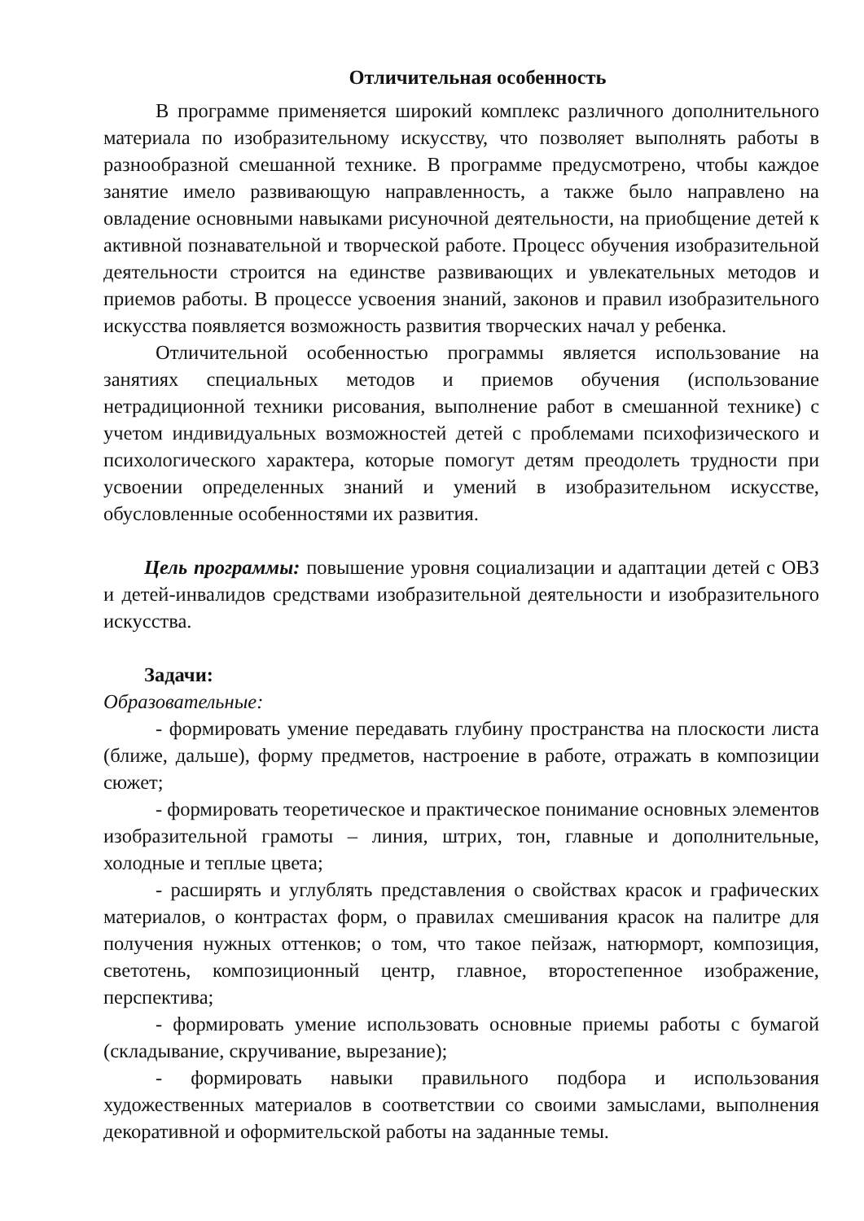Отличительная особенность
В программе применяется широкий комплекс различного дополнительного материала по изобразительному искусству, что позволяет выполнять работы в разнообразной смешанной технике. В программе предусмотрено, чтобы каждое занятие имело развивающую направленность, а также было направлено на овладение основными навыками рисуночной деятельности, на приобщение детей к активной познавательной и творческой работе. Процесс обучения изобразительной деятельности строится на единстве развивающих и увлекательных методов и приемов работы. В процессе усвоения знаний, законов и правил изобразительного искусства появляется возможность развития творческих начал у ребенка.
Отличительной особенностью программы является использование на занятиях специальных методов и приемов обучения (использование нетрадиционной техники рисования, выполнение работ в смешанной технике) с учетом индивидуальных возможностей детей с проблемами психофизического и психологического характера, которые помогут детям преодолеть трудности при усвоении определенных знаний и умений в изобразительном искусстве, обусловленные особенностями их развития.
Цель программы: повышение уровня социализации и адаптации детей с ОВЗ и детей-инвалидов средствами изобразительной деятельности и изобразительного искусства.
Задачи:
Образовательные:
- формировать умение передавать глубину пространства на плоскости листа (ближе, дальше), форму предметов, настроение в работе, отражать в композиции сюжет;
- формировать теоретическое и практическое понимание основных элементов изобразительной грамоты – линия, штрих, тон, главные и дополнительные, холодные и теплые цвета;
- расширять и углублять представления о свойствах красок и графических материалов, о контрастах форм, о правилах смешивания красок на палитре для получения нужных оттенков; о том, что такое пейзаж, натюрморт, композиция, светотень, композиционный центр, главное, второстепенное изображение, перспектива;
- формировать умение использовать основные приемы работы с бумагой (складывание, скручивание, вырезание);
- формировать навыки правильного подбора и использования художественных материалов в соответствии со своими замыслами, выполнения декоративной и оформительской работы на заданные темы.